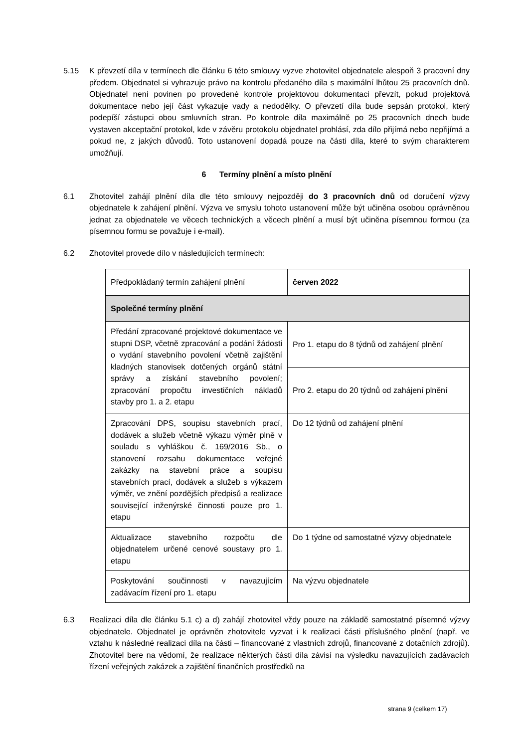5.15 K převzetí díla v termínech dle článku 6 této smlouvy vyzve zhotovitel objednatele alespoň 3 pracovní dny předem. Objednatel si vyhrazuje právo na kontrolu předaného díla s maximální lhůtou 25 pracovních dnů. Objednatel není povinen po provedené kontrole projektovou dokumentaci převzít, pokud projektová dokumentace nebo její část vykazuje vady a nedodělky. O převzetí díla bude sepsán protokol, který podepíší zástupci obou smluvních stran. Po kontrole díla maximálně po 25 pracovních dnech bude vystaven akceptační protokol, kde v závěru protokolu objednatel prohlásí, zda dílo přijímá nebo nepřijímá a pokud ne, z jakých důvodů. Toto ustanovení dopadá pouze na části díla, které to svým charakterem umožňují.
6 Termíny plnění a místo plnění
6.1 Zhotovitel zahájí plnění díla dle této smlouvy nejpozději do 3 pracovních dnů od doručení výzvy objednatele k zahájení plnění. Výzva ve smyslu tohoto ustanovení může být učiněna osobou oprávněnou jednat za objednatele ve věcech technických a věcech plnění a musí být učiněna písemnou formou (za písemnou formu se považuje i e-mail).
6.2 Zhotovitel provede dílo v následujících termínech:
| Předpokládaný termín zahájení plnění | červen 2022 |
| Společné termíny plnění | |
| Předání zpracované projektové dokumentace ve stupni DSP, včetně zpracování a podání žádosti o vydání stavebního povolení včetně zajištění kladných stanovisek dotčených orgánů státní správy a získání stavebního povolení; zpracování propočtu investičních nákladů stavby pro 1. a 2. etapu | Pro 1. etapu do 8 týdnů od zahájení plnění |
| | Pro 2. etapu do 20 týdnů od zahájení plnění |
| Zpracování DPS, soupisu stavebních prací, dodávek a služeb včetně výkazu výměr plně v souladu s vyhláškou č. 169/2016 Sb., o stanovení rozsahu dokumentace veřejné zakázky na stavební práce a soupisu stavebních prací, dodávek a služeb s výkazem výměr, ve znění pozdějších předpisů a realizace související inženýrské činnosti pouze pro 1. etapu | Do 12 týdnů od zahájení plnění |
| Aktualizace stavebního rozpočtu dle objednatelem určené cenové soustavy pro 1. etapu | Do 1 týdne od samostatné výzvy objednatele |
| Poskytování součinnosti v navazujícím zadávacím řízení pro 1. etapu | Na výzvu objednatele |
6.3 Realizaci díla dle článku 5.1 c) a d) zahájí zhotovitel vždy pouze na základě samostatné písemné výzvy objednatele. Objednatel je oprávněn zhotovitele vyzvat i k realizaci části příslušného plnění (např. ve vztahu k následné realizaci díla na části – financované z vlastních zdrojů, financované z dotačních zdrojů). Zhotovitel bere na vědomí, že realizace některých části díla závisí na výsledku navazujících zadávacích řízení veřejných zakázek a zajištění finančních prostředků na
strana 9 (celkem 17)